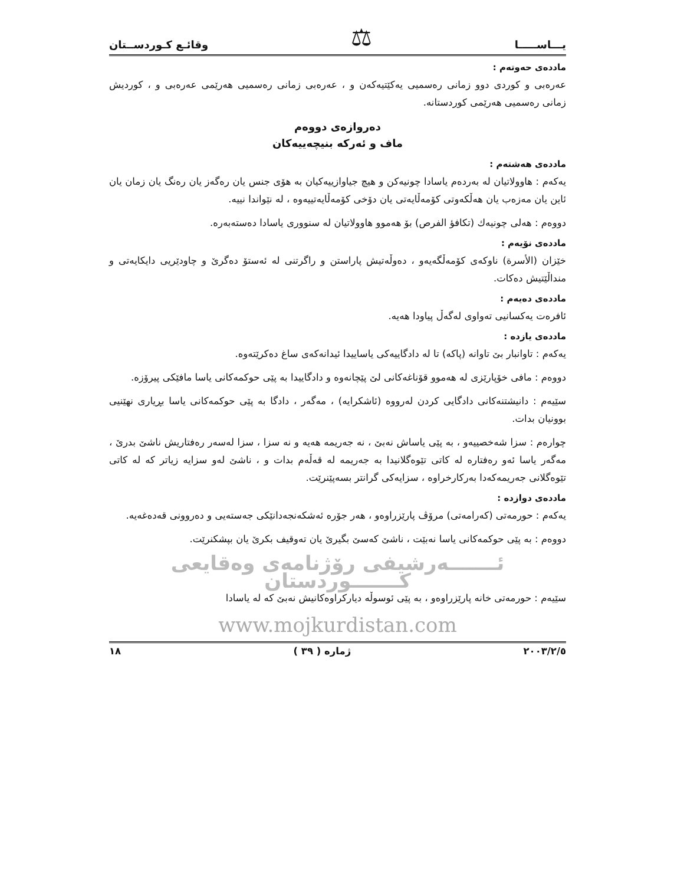يـــاســـــا ⚖ وقائـع كـوردســتان
ماددەی حەوتەم :
عەرەبی و كوردی دوو زمانی رەسمیی یەكێتیەكەن و ، عەرەبی زمانی رەسمیی هەرێمی عەرەبی و ، كوردیش زمانی رەسمیی هەرێمی كوردستانە.
دەروازەی دووەم
ماف و ئەركە بنیچەییەكان
ماددەی هەشتەم :
یەكەم : هاوولاتیان لە بەردەم یاسادا چونیەكن و هیچ جیاوازییەكیان بە هۆی جنس یان رەگەز یان رەنگ یان زمان یان ئاین یان مەزەب یان هەڵكەوتی كۆمەڵایەتی یان دۆخی كۆمەڵایەتییەوە ، لە نێواندا نییە.
دووەم : هەلی چونیەك (تكافؤ الفرص) بۆ هەموو هاوولاتیان لە سنووری یاسادا دەستەبەرە.
ماددەی نۆیەم :
خێزان (الأسرة) ناوكەی كۆمەڵگەیەو ، دەوڵەتیش پاراستن و راگرتنی لە ئەستۆ دەگرێ و چاودێریی دایكایەتی و منداڵێتیش دەكات.
ماددەی دەیەم :
ئافرەت یەكسانیی تەواوی لەگەڵ پیاودا هەیە.
ماددەی یازدە :
یەكەم : تاوانبار بێ تاوانە (پاكە) تا لە دادگاییەكی یاساییدا ئیدانەكەی ساغ دەكرێتەوە.
دووەم : مافی خۆپارێزی لە هەموو قۆناغەكانی لێ پێچانەوە و دادگاییدا بە پێی حوكمەكانی یاسا مافێكی پیرۆزە.
سێیەم : دانیشتنەكانی دادگایی كردن لەرووە (ئاشكرایە) ، مەگەر ، دادگا بە پێی حوكمەكانی یاسا بڕیاری نهێنیی بوونیان بدات.
چوارەم : سزا شەخصییەو ، بە پێی یاساش نەبێ ، نە جەریمە هەیە و نە سزا ، سزا لەسەر رەفتاریش ناشێ بدرێ ، مەگەر یاسا ئەو رەفتارە لە كاتی تێوەگلانیدا بە جەریمە لە قەڵەم بدات و ، ناشێ لەو سزایە زیاتر كە لە كاتی تێوەگلانی جەریمەكەدا بەركارخراوە ، سزایەكی گرانتر بسەپێنرێت.
ماددەی دوازدە :
یەكەم : حورمەتی (كەرامەتی) مرۆڤ پارێزراوەو ، هەر جۆرە ئەشكەنجەدانێكی جەستەیی و دەروونی قەدەغەیە.
دووەم : بە پێی حوكمەكانی یاسا نەبێت ، ناشێ كەسێ بگیرێ یان تەوقیف بكرێ یان بپشكنرێت.
ئـــــــەرشیفی رۆژنامەی وەقایعی كـــــــوردستان
سێیەم : حورمەتی خانە پارێزراوەو ، بە پێی ئوسوڵە دیاركراوەكانیش نەبێ كە لە یاسادا
www.mojkurdistan.com
٢٠٠٣/٢/٥ ژمارە ( ٣٩ ) ١٨